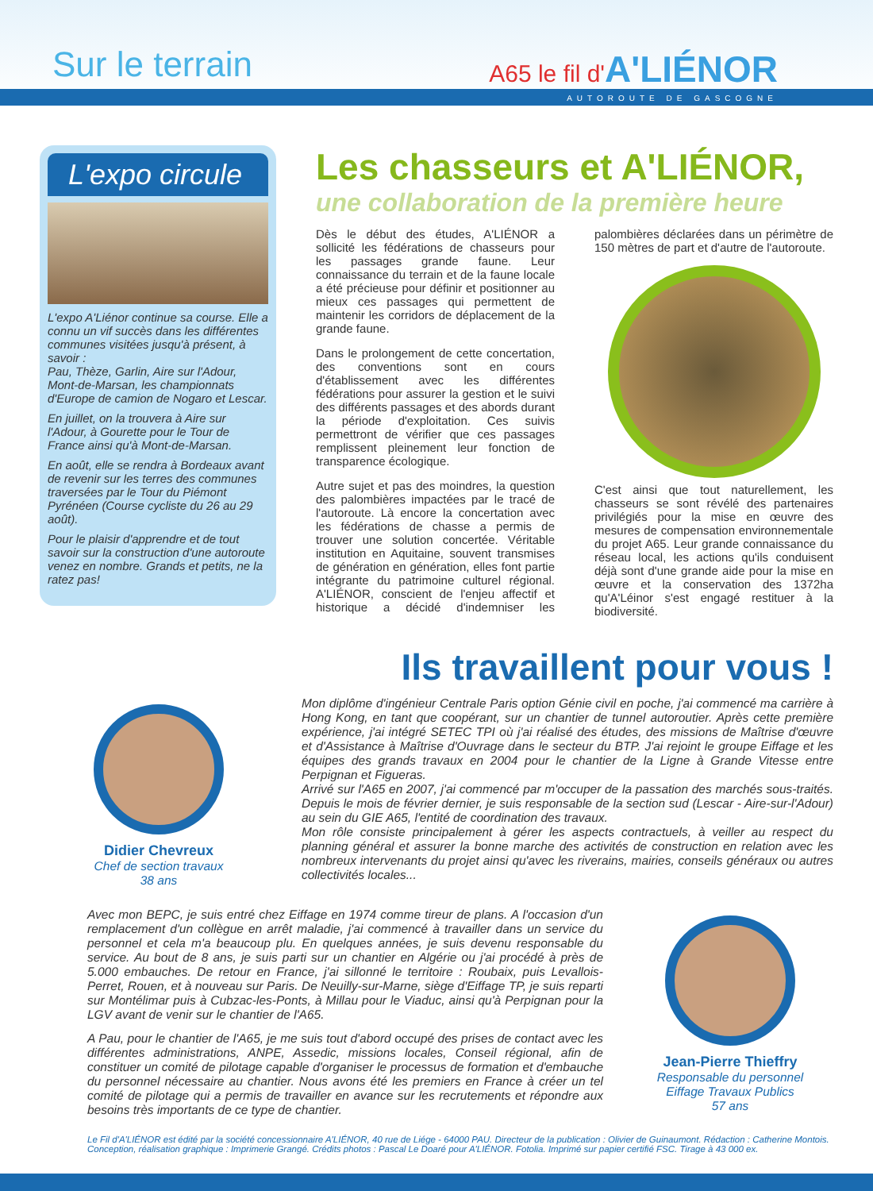Sur le terrain A65 le fil d'A'LIÉNOR
AUTOROUTE DE GASCOGNE
L'expo circule
L'expo A'Liénor continue sa course. Elle a connu un vif succès dans les différentes communes visitées jusqu'à présent, à savoir :
Pau, Thèze, Garlin, Aire sur l'Adour, Mont-de-Marsan, les championnats d'Europe de camion de Nogaro et Lescar.
En juillet, on la trouvera à Aire sur l'Adour, à Gourette pour le Tour de France ainsi qu'à Mont-de-Marsan.
En août, elle se rendra à Bordeaux avant de revenir sur les terres des communes traversées par le Tour du Piémont Pyrénéen (Course cycliste du 26 au 29 août).
Pour le plaisir d'apprendre et de tout savoir sur la construction d'une autoroute venez en nombre. Grands et petits, ne la ratez pas!
Les chasseurs et A'LIÉNOR,
une collaboration de la première heure
Dès le début des études, A'LIÉNOR a sollicité les fédérations de chasseurs pour les passages grande faune. Leur connaissance du terrain et de la faune locale a été précieuse pour définir et positionner au mieux ces passages qui permettent de maintenir les corridors de déplacement de la grande faune.
Dans le prolongement de cette concertation, des conventions sont en cours d'établissement avec les différentes fédérations pour assurer la gestion et le suivi des différents passages et des abords durant la période d'exploitation. Ces suivis permettront de vérifier que ces passages remplissent pleinement leur fonction de transparence écologique.
Autre sujet et pas des moindres, la question des palombières impactées par le tracé de l'autoroute. Là encore la concertation avec les fédérations de chasse a permis de trouver une solution concertée. Véritable institution en Aquitaine, souvent transmises de génération en génération, elles font partie intégrante du patrimoine culturel régional. A'LIÉNOR, conscient de l'enjeu affectif et historique a décidé d'indemniser les palombières déclarées dans un périmètre de 150 mètres de part et d'autre de l'autoroute.
C'est ainsi que tout naturellement, les chasseurs se sont révélé des partenaires privilégiés pour la mise en œuvre des mesures de compensation environnementale du projet A65. Leur grande connaissance du réseau local, les actions qu'ils conduisent déjà sont d'une grande aide pour la mise en œuvre et la conservation des 1372ha qu'A'Léinor s'est engagé restituer à la biodiversité.
Ils travaillent pour vous !
Didier Chevreux
Chef de section travaux
38 ans
Mon diplôme d'ingénieur Centrale Paris option Génie civil en poche, j'ai commencé ma carrière à Hong Kong, en tant que coopérant, sur un chantier de tunnel autoroutier. Après cette première expérience, j'ai intégré SETEC TPI où j'ai réalisé des études, des missions de Maîtrise d'œuvre et d'Assistance à Maîtrise d'Ouvrage dans le secteur du BTP. J'ai rejoint le groupe Eiffage et les équipes des grands travaux en 2004 pour le chantier de la Ligne à Grande Vitesse entre Perpignan et Figueras.
Arrivé sur l'A65 en 2007, j'ai commencé par m'occuper de la passation des marchés sous-traités. Depuis le mois de février dernier, je suis responsable de la section sud (Lescar - Aire-sur-l'Adour) au sein du GIE A65, l'entité de coordination des travaux.
Mon rôle consiste principalement à gérer les aspects contractuels, à veiller au respect du planning général et assurer la bonne marche des activités de construction en relation avec les nombreux intervenants du projet ainsi qu'avec les riverains, mairies, conseils généraux ou autres collectivités locales...
Avec mon BEPC, je suis entré chez Eiffage en 1974 comme tireur de plans. A l'occasion d'un remplacement d'un collègue en arrêt maladie, j'ai commencé à travailler dans un service du personnel et cela m'a beaucoup plu. En quelques années, je suis devenu responsable du service. Au bout de 8 ans, je suis parti sur un chantier en Algérie ou j'ai procédé à près de 5.000 embauches. De retour en France, j'ai sillonné le territoire : Roubaix, puis Levallois-Perret, Rouen, et à nouveau sur Paris. De Neuilly-sur-Marne, siège d'Eiffage TP, je suis reparti sur Montélimar puis à Cubzac-les-Ponts, à Millau pour le Viaduc, ainsi qu'à Perpignan pour la LGV avant de venir sur le chantier de l'A65.
A Pau, pour le chantier de l'A65, je me suis tout d'abord occupé des prises de contact avec les différentes administrations, ANPE, Assedic, missions locales, Conseil régional, afin de constituer un comité de pilotage capable d'organiser le processus de formation et d'embauche du personnel nécessaire au chantier. Nous avons été les premiers en France à créer un tel comité de pilotage qui a permis de travailler en avance sur les recrutements et répondre aux besoins très importants de ce type de chantier.
Jean-Pierre Thieffry
Responsable du personnel
Eiffage Travaux Publics
57 ans
Le Fil d'A'LIÉNOR est édité par la société concessionnaire A'LIÉNOR, 40 rue de Liége - 64000 PAU. Directeur de la publication : Olivier de Guinaumont. Rédaction : Catherine Montois. Conception, réalisation graphique : Imprimerie Grangé. Crédits photos : Pascal Le Doaré pour A'LIÉNOR. Fotolia. Imprimé sur papier certifié FSC. Tirage à 43 000 ex.